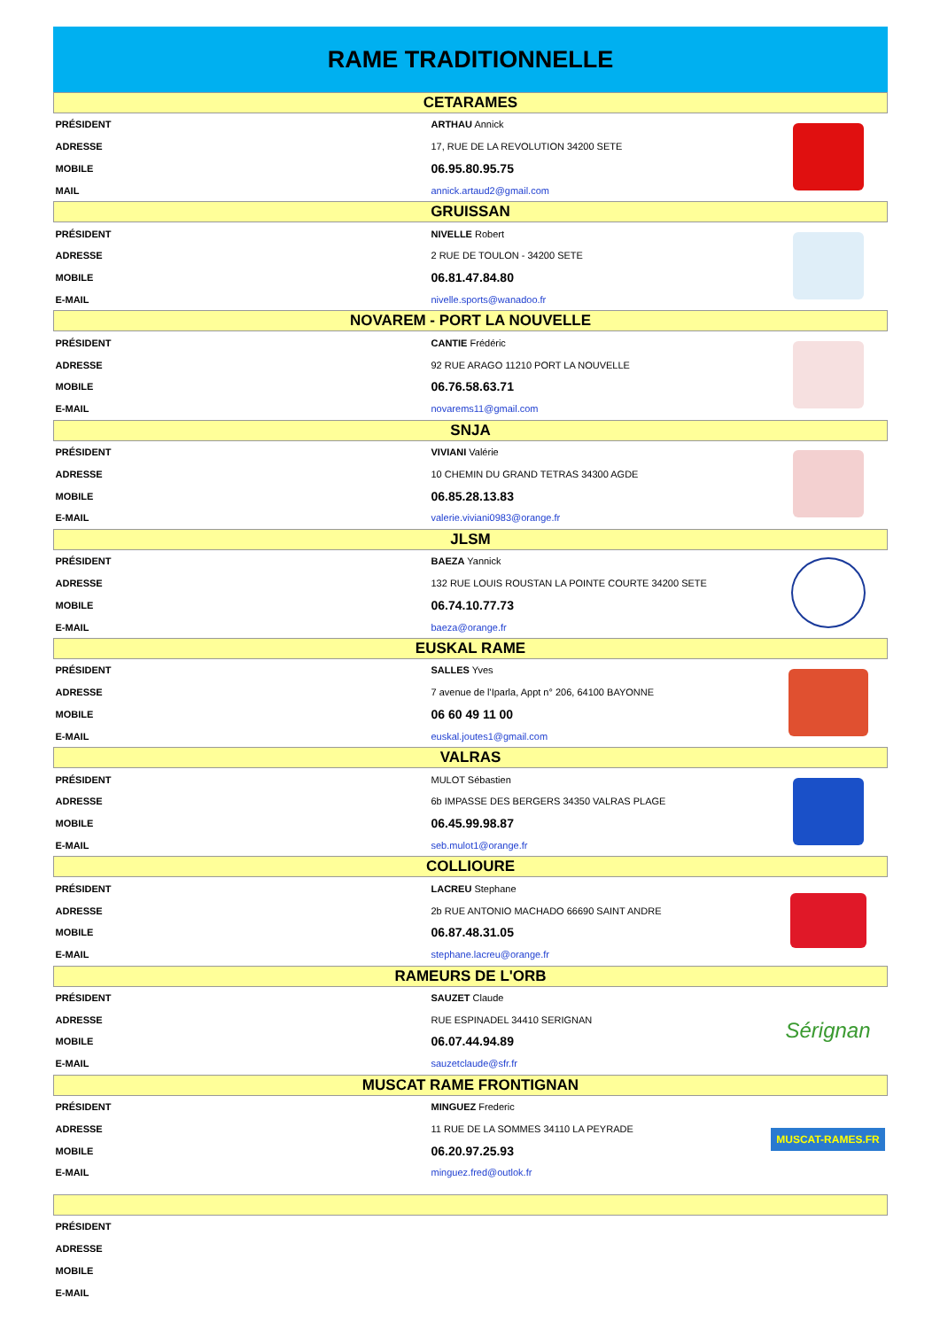RAME TRADITIONNELLE
| CETARAMES | | |
| PRÉSIDENT | ARTHAU Annick | |
| ADRESSE | 17, RUE DE LA REVOLUTION 34200 SETE | |
| MOBILE | 06.95.80.95.75 | |
| MAIL | annick.artaud2@gmail.com | |
| GRUISSAN | | |
| PRÉSIDENT | NIVELLE Robert | |
| ADRESSE | 2 RUE DE TOULON - 34200 SETE | |
| MOBILE | 06.81.47.84.80 | |
| E-MAIL | nivelle.sports@wanadoo.fr | |
| NOVAREM - PORT LA NOUVELLE | | |
| PRÉSIDENT | CANTIE Frédéric | |
| ADRESSE | 92 RUE ARAGO 11210 PORT LA NOUVELLE | |
| MOBILE | 06.76.58.63.71 | |
| E-MAIL | novarems11@gmail.com | |
| SNJA | | |
| PRÉSIDENT | VIVIANI Valérie | |
| ADRESSE | 10 CHEMIN DU GRAND TETRAS 34300 AGDE | |
| MOBILE | 06.85.28.13.83 | |
| E-MAIL | valerie.viviani0983@orange.fr | |
| JLSM | | |
| PRÉSIDENT | BAEZA Yannick | |
| ADRESSE | 132 RUE LOUIS ROUSTAN LA POINTE COURTE 34200 SETE | |
| MOBILE | 06.74.10.77.73 | |
| E-MAIL | baeza@orange.fr | |
| EUSKAL RAME | | |
| PRÉSIDENT | SALLES Yves | |
| ADRESSE | 7 avenue de l'Iparla, Appt n° 206, 64100 BAYONNE | |
| MOBILE | 06 60 49 11 00 | |
| E-MAIL | euskal.joutes1@gmail.com | |
| VALRAS | | |
| PRÉSIDENT | MULOT Sébastien | |
| ADRESSE | 6b IMPASSE DES BERGERS 34350 VALRAS PLAGE | |
| MOBILE | 06.45.99.98.87 | |
| E-MAIL | seb.mulot1@orange.fr | |
| COLLIOURE | | |
| PRÉSIDENT | LACREU Stephane | |
| ADRESSE | 2b RUE ANTONIO MACHADO 66690 SAINT ANDRE | |
| MOBILE | 06.87.48.31.05 | |
| E-MAIL | stephane.lacreu@orange.fr | |
| RAMEURS DE L'ORB | | |
| PRÉSIDENT | SAUZET Claude | Sérignan |
| ADRESSE | RUE ESPINADEL 34410 SERIGNAN | |
| MOBILE | 06.07.44.94.89 | |
| E-MAIL | sauzetclaude@sfr.fr | |
| MUSCAT RAME FRONTIGNAN | | |
| PRÉSIDENT | MINGUEZ Frederic | MUSCAT-RAMES.FR |
| ADRESSE | 11 RUE DE LA SOMMES 34110 LA PEYRADE | |
| MOBILE | 06.20.97.25.93 | |
| E-MAIL | minguez.fred@outlok.fr | |
| PRÉSIDENT | | |
| ADRESSE | | |
| MOBILE | | |
| E-MAIL | | |